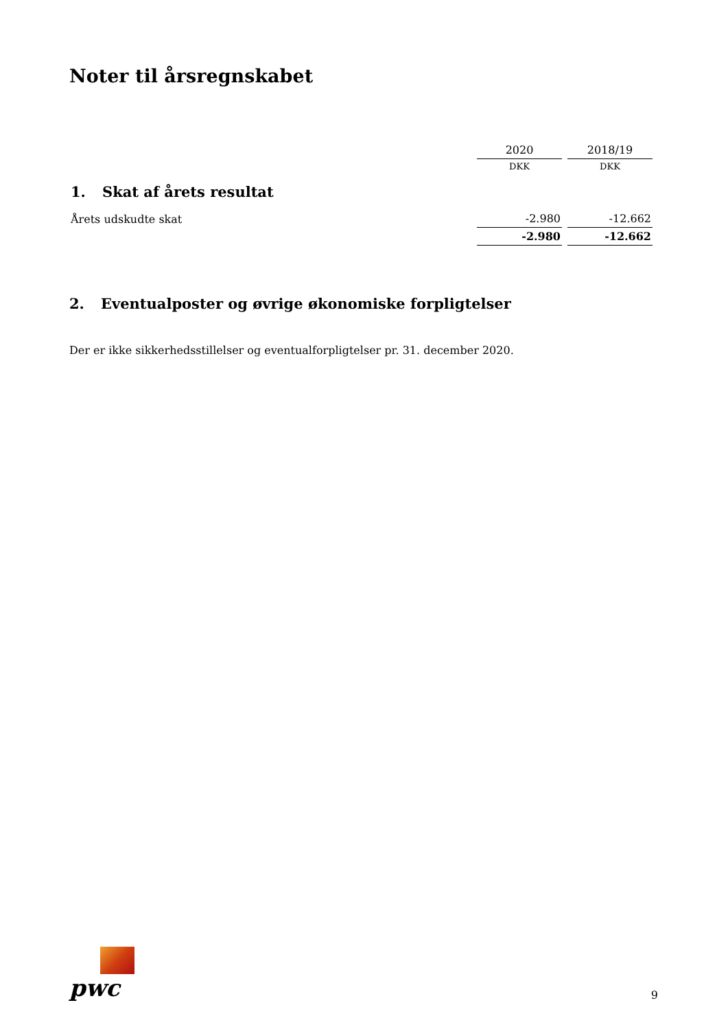Noter til årsregnskabet
| | 2020 | 2018/19 |
| | DKK | DKK |
| 1. Skat af årets resultat | | |
| Årets udskudte skat | -2.980 | -12.662 |
| | -2.980 | -12.662 |
2. Eventualposter og øvrige økonomiske forpligtelser
Der er ikke sikkerhedsstillelser og eventualforpligtelser pr. 31. december 2020.
pwc
9